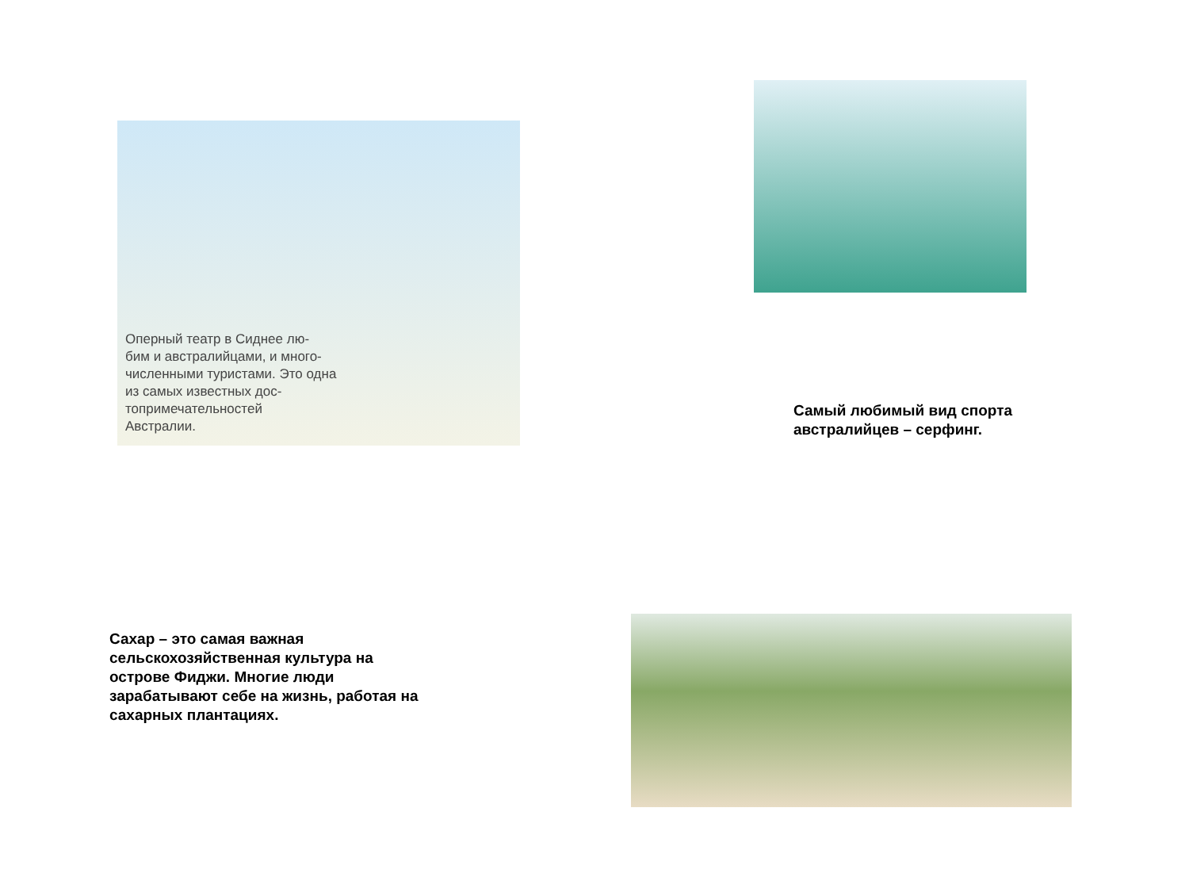Оперный театр в Сиднее лю-
бим и австралийцами, и много-
численными туристами. Это одна
из самых известных дос-
топримечательностей
Австралии.
Самый любимый вид спорта
австралийцев – серфинг.
Сахар – это самая важная
сельскохозяйственная культура на
острове Фиджи. Многие люди
зарабатывают себе на жизнь, работая на
сахарных плантациях.